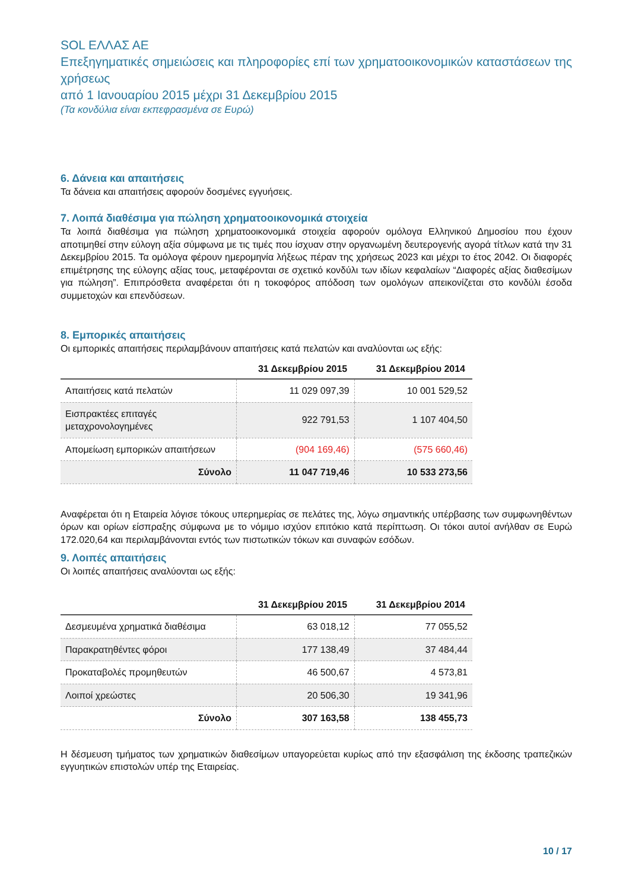SOL ΕΛΛΑΣ ΑΕ
Επεξηγηματικές σημειώσεις και πληροφορίες επί των χρηματοοικονομικών καταστάσεων της χρήσεως
από 1 Ιανουαρίου 2015 μέχρι 31 Δεκεμβρίου 2015
(Τα κονδύλια είναι εκπεφρασμένα σε Ευρώ)
6. Δάνεια και απαιτήσεις
Τα δάνεια και απαιτήσεις αφορούν δοσμένες εγγυήσεις.
7. Λοιπά διαθέσιμα για πώληση χρηματοοικονομικά στοιχεία
Τα λοιπά διαθέσιμα για πώληση χρηματοοικονομικά στοιχεία αφορούν ομόλογα Ελληνικού Δημοσίου που έχουν αποτιμηθεί στην εύλογη αξία σύμφωνα με τις τιμές που ίσχυαν στην οργανωμένη δευτερογενής αγορά τίτλων κατά την 31 Δεκεμβρίου 2015. Τα ομόλογα φέρουν ημερομηνία λήξεως πέραν της χρήσεως 2023 και μέχρι το έτος 2042. Οι διαφορές επιμέτρησης της εύλογης αξίας τους, μεταφέρονται σε σχετικό κονδύλι των ιδίων κεφαλαίων “Διαφορές αξίας διαθεσίμων για πώληση”. Επιπρόσθετα αναφέρεται ότι η τοκοφόρος απόδοση των ομολόγων απεικονίζεται στο κονδύλι έσοδα συμμετοχών και επενδύσεων.
8. Εμπορικές απαιτήσεις
Οι εμπορικές απαιτήσεις περιλαμβάνουν απαιτήσεις κατά πελατών και αναλύονται ως εξής:
| | 31 Δεκεμβρίου 2015 | 31 Δεκεμβρίου 2014 |
| --- | --- | --- |
| Απαιτήσεις κατά πελατών | 11 029 097,39 | 10 001 529,52 |
| Εισπρακτέες επιταγές μεταχρονολογημένες | 922 791,53 | 1 107 404,50 |
| Απομείωση εμπορικών απαιτήσεων | (904 169,46) | (575 660,46) |
| Σύνολο | 11 047 719,46 | 10 533 273,56 |
Αναφέρεται ότι η Εταιρεία λόγισε τόκους υπερημερίας σε πελάτες της, λόγω σημαντικής υπέρβασης των συμφωνηθέντων όρων και ορίων είσπραξης σύμφωνα με το νόμιμο ισχύον επιτόκιο κατά περίπτωση. Οι τόκοι αυτοί ανήλθαν σε Ευρώ 172.020,64 και περιλαμβάνονται εντός των πιστωτικών τόκων και συναφών εσόδων.
9. Λοιπές απαιτήσεις
Οι λοιπές απαιτήσεις αναλύονται ως εξής:
| | 31 Δεκεμβρίου 2015 | 31 Δεκεμβρίου 2014 |
| --- | --- | --- |
| Δεσμευμένα χρηματικά διαθέσιμα | 63 018,12 | 77 055,52 |
| Παρακρατηθέντες φόροι | 177 138,49 | 37 484,44 |
| Προκαταβολές προμηθευτών | 46 500,67 | 4 573,81 |
| Λοιποί χρεώστες | 20 506,30 | 19 341,96 |
| Σύνολο | 307 163,58 | 138 455,73 |
Η δέσμευση τμήματος των χρηματικών διαθεσίμων υπαγορεύεται κυρίως από την εξασφάλιση της έκδοσης τραπεζικών εγγυητικών επιστολών υπέρ της Εταιρείας.
10 / 17